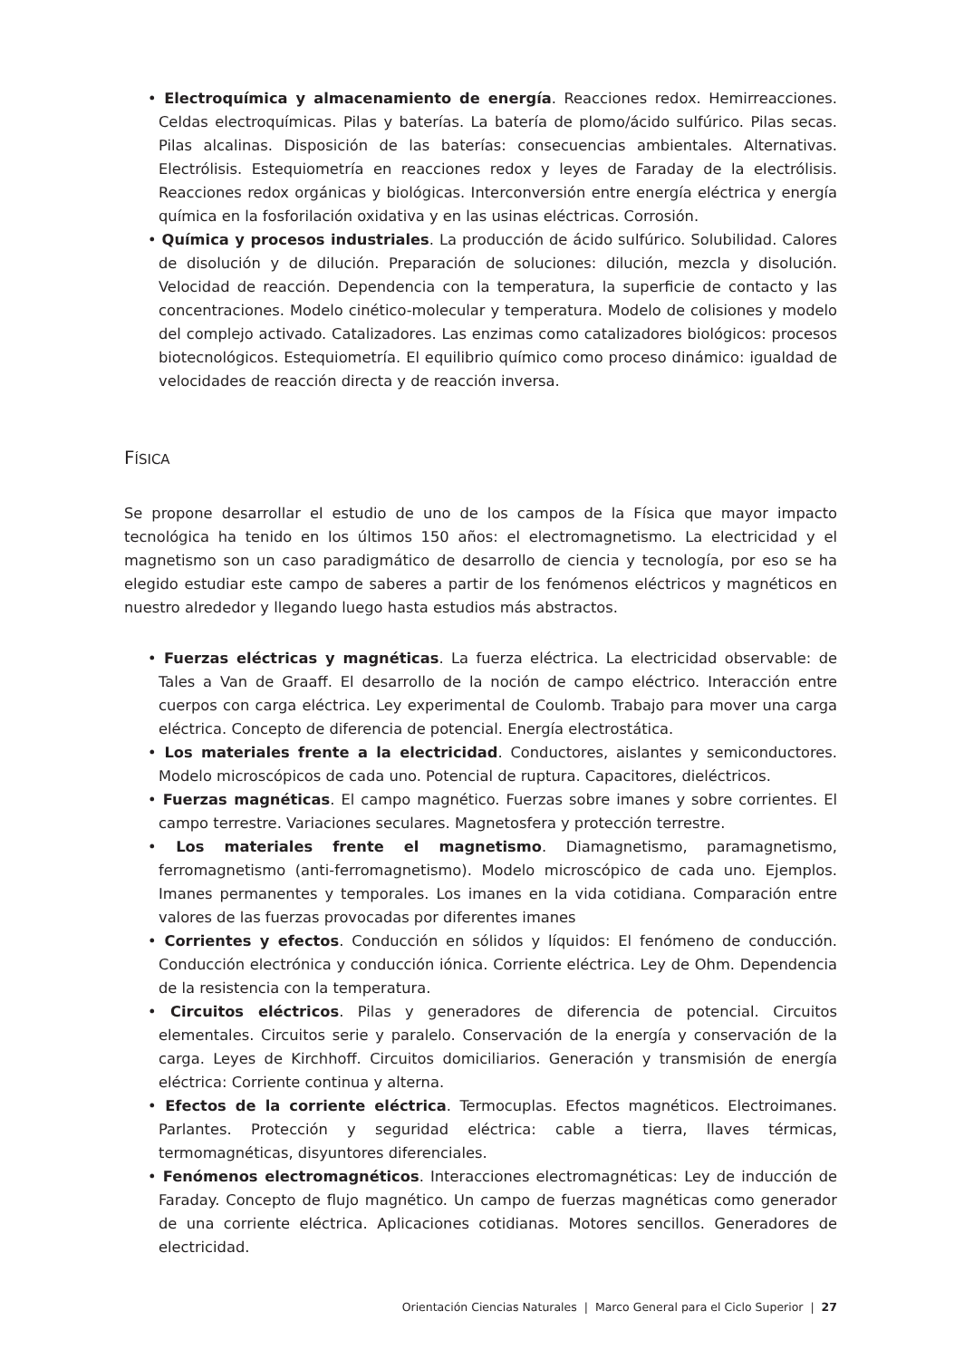• Electroquímica y almacenamiento de energía. Reacciones redox. Hemirreacciones. Celdas electroquímicas. Pilas y baterías. La batería de plomo/ácido sulfúrico. Pilas secas. Pilas alcalinas. Disposición de las baterías: consecuencias ambientales. Alternativas. Electrólisis. Estequiometría en reacciones redox y leyes de Faraday de la electrólisis. Reacciones redox orgánicas y biológicas. Interconversión entre energía eléctrica y energía química en la fosforilación oxidativa y en las usinas eléctricas. Corrosión.
• Química y procesos industriales. La producción de ácido sulfúrico. Solubilidad. Calores de disolución y de dilución. Preparación de soluciones: dilución, mezcla y disolución. Velocidad de reacción. Dependencia con la temperatura, la superficie de contacto y las concentraciones. Modelo cinético-molecular y temperatura. Modelo de colisiones y modelo del complejo activado. Catalizadores. Las enzimas como catalizadores biológicos: procesos biotecnológicos. Estequiometría. El equilibrio químico como proceso dinámico: igualdad de velocidades de reacción directa y de reacción inversa.
FÍSICA
Se propone desarrollar el estudio de uno de los campos de la Física que mayor impacto tecnológica ha tenido en los últimos 150 años: el electromagnetismo. La electricidad y el magnetismo son un caso paradigmático de desarrollo de ciencia y tecnología, por eso se ha elegido estudiar este campo de saberes a partir de los fenómenos eléctricos y magnéticos en nuestro alrededor y llegando luego hasta estudios más abstractos.
• Fuerzas eléctricas y magnéticas. La fuerza eléctrica. La electricidad observable: de Tales a Van de Graaff. El desarrollo de la noción de campo eléctrico. Interacción entre cuerpos con carga eléctrica. Ley experimental de Coulomb. Trabajo para mover una carga eléctrica. Concepto de diferencia de potencial. Energía electrostática.
• Los materiales frente a la electricidad. Conductores, aislantes y semiconductores. Modelo microscópicos de cada uno. Potencial de ruptura. Capacitores, dieléctricos.
• Fuerzas magnéticas. El campo magnético. Fuerzas sobre imanes y sobre corrientes. El campo terrestre. Variaciones seculares. Magnetosfera y protección terrestre.
• Los materiales frente el magnetismo. Diamagnetismo, paramagnetismo, ferromagnetismo (anti-ferromagnetismo). Modelo microscópico de cada uno. Ejemplos. Imanes permanentes y temporales. Los imanes en la vida cotidiana. Comparación entre valores de las fuerzas provocadas por diferentes imanes
• Corrientes y efectos. Conducción en sólidos y líquidos: El fenómeno de conducción. Conducción electrónica y conducción iónica. Corriente eléctrica. Ley de Ohm. Dependencia de la resistencia con la temperatura.
• Circuitos eléctricos. Pilas y generadores de diferencia de potencial. Circuitos elementales. Circuitos serie y paralelo. Conservación de la energía y conservación de la carga. Leyes de Kirchhoff. Circuitos domiciliarios. Generación y transmisión de energía eléctrica: Corriente continua y alterna.
• Efectos de la corriente eléctrica. Termocuplas. Efectos magnéticos. Electroimanes. Parlantes. Protección y seguridad eléctrica: cable a tierra, llaves térmicas, termomagnéticas, disyuntores diferenciales.
• Fenómenos electromagnéticos. Interacciones electromagnéticas: Ley de inducción de Faraday. Concepto de flujo magnético. Un campo de fuerzas magnéticas como generador de una corriente eléctrica. Aplicaciones cotidianas. Motores sencillos. Generadores de electricidad.
Orientación Ciencias Naturales | Marco General para el Ciclo Superior | 27